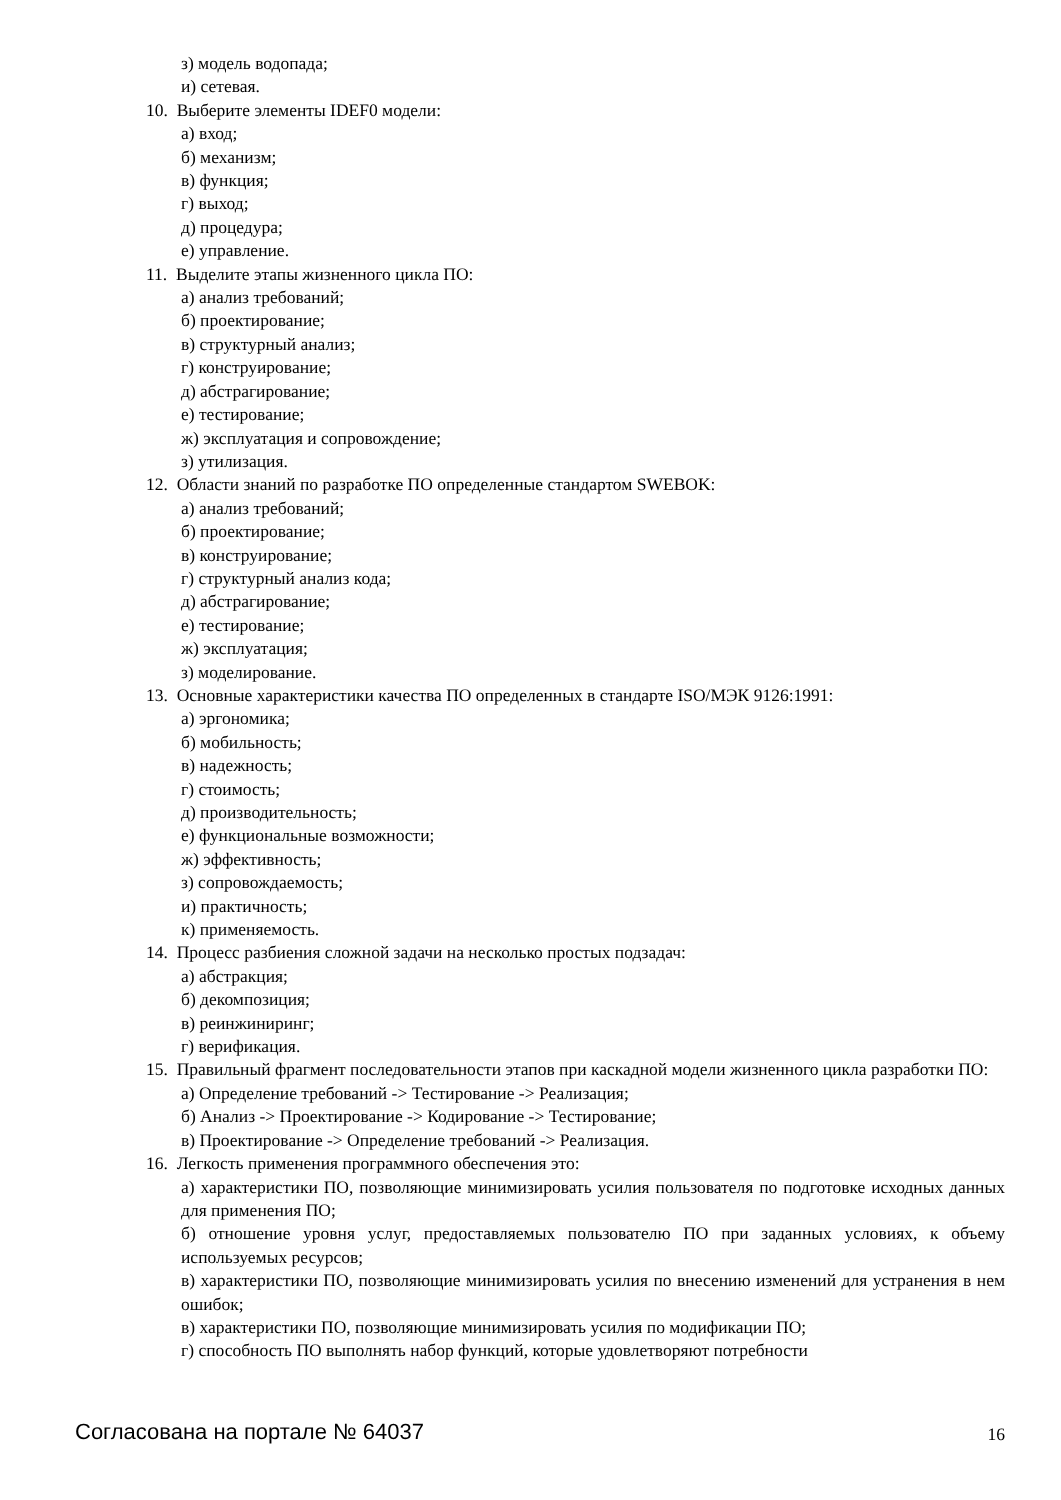з) модель водопада;
и) сетевая.
10. Выберите элементы IDEF0 модели:
а) вход;
б) механизм;
в) функция;
г) выход;
д) процедура;
е) управление.
11. Выделите этапы жизненного цикла ПО:
а) анализ требований;
б) проектирование;
в) структурный анализ;
г) конструирование;
д) абстрагирование;
е) тестирование;
ж) эксплуатация и сопровождение;
з) утилизация.
12. Области знаний по разработке ПО определенные стандартом SWEBOK:
а) анализ требований;
б) проектирование;
в) конструирование;
г) структурный анализ кода;
д) абстрагирование;
е) тестирование;
ж) эксплуатация;
з) моделирование.
13. Основные характеристики качества ПО определенных в стандарте ISO/МЭК 9126:1991:
а) эргономика;
б) мобильность;
в) надежность;
г) стоимость;
д) производительность;
е) функциональные возможности;
ж) эффективность;
з) сопровождаемость;
и) практичность;
к) применяемость.
14. Процесс разбиения сложной задачи на несколько простых подзадач:
а) абстракция;
б) декомпозиция;
в) реинжиниринг;
г) верификация.
15. Правильный фрагмент последовательности этапов при каскадной модели жизненного цикла разработки ПО:
а) Определение требований -> Тестирование -> Реализация;
б) Анализ -> Проектирование -> Кодирование -> Тестирование;
в) Проектирование -> Определение требований -> Реализация.
16. Легкость применения программного обеспечения это:
а) характеристики ПО, позволяющие минимизировать усилия пользователя по подготовке исходных данных для применения ПО;
б) отношение уровня услуг, предоставляемых пользователю ПО при заданных условиях, к объему используемых ресурсов;
в) характеристики ПО, позволяющие минимизировать усилия по внесению изменений для устранения в нем ошибок;
в) характеристики ПО, позволяющие минимизировать усилия по модификации ПО;
г) способность ПО выполнять набор функций, которые удовлетворяют потребности
Согласована на портале № 64037 16